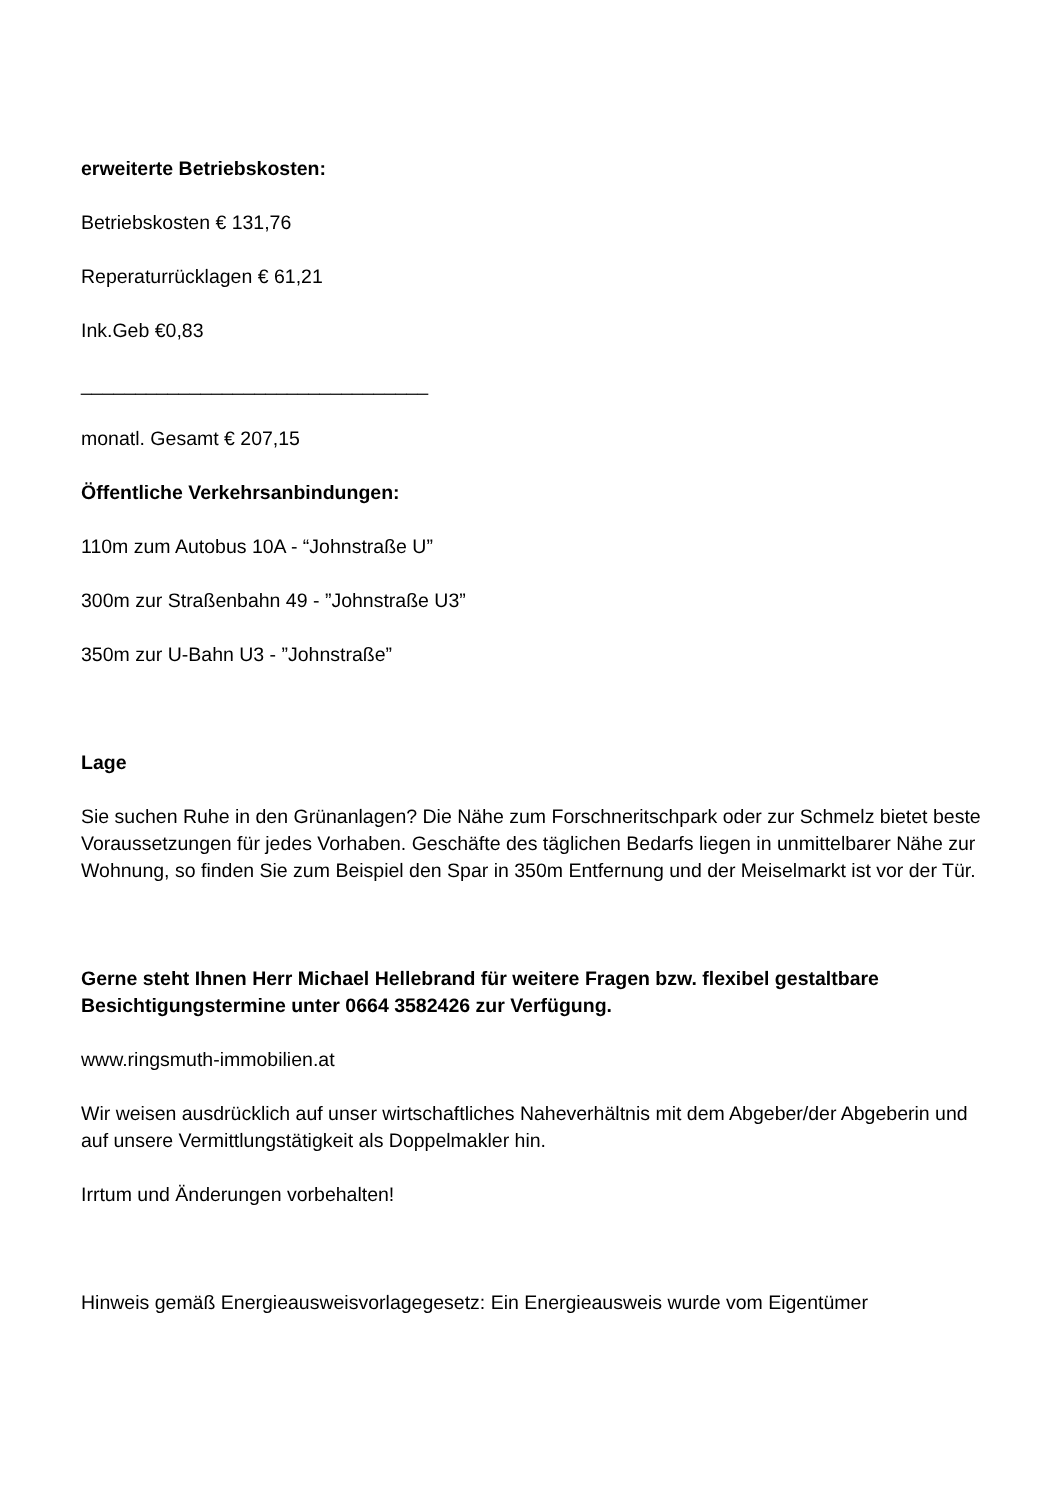erweiterte Betriebskosten:
Betriebskosten € 131,76
Reperaturrücklagen € 61,21
Ink.Geb €0,83
________________________________
monatl. Gesamt € 207,15
Öffentliche Verkehrsanbindungen:
110m zum Autobus 10A - “Johnstraße U”
300m zur Straßenbahn 49 - ”Johnstraße U3”
350m zur U-Bahn U3 - ”Johnstraße”
Lage
Sie suchen Ruhe in den Grünanlagen? Die Nähe zum Forschneritschpark oder zur Schmelz bietet beste Voraussetzungen für jedes Vorhaben. Geschäfte des täglichen Bedarfs liegen in unmittelbarer Nähe zur Wohnung, so finden Sie zum Beispiel den Spar in 350m Entfernung und der Meiselmarkt ist vor der Tür.
Gerne steht Ihnen Herr Michael Hellebrand für weitere Fragen bzw. flexibel gestaltbare Besichtigungstermine unter 0664 3582426 zur Verfügung.
www.ringsmuth-immobilien.at
Wir weisen ausdrücklich auf unser wirtschaftliches Naheverhältnis mit dem Abgeber/der Abgeberin und auf unsere Vermittlungstätigkeit als Doppelmakler hin.
Irrtum und Änderungen vorbehalten!
Hinweis gemäß Energieausweisvorlagegesetz: Ein Energieausweis wurde vom Eigentümer